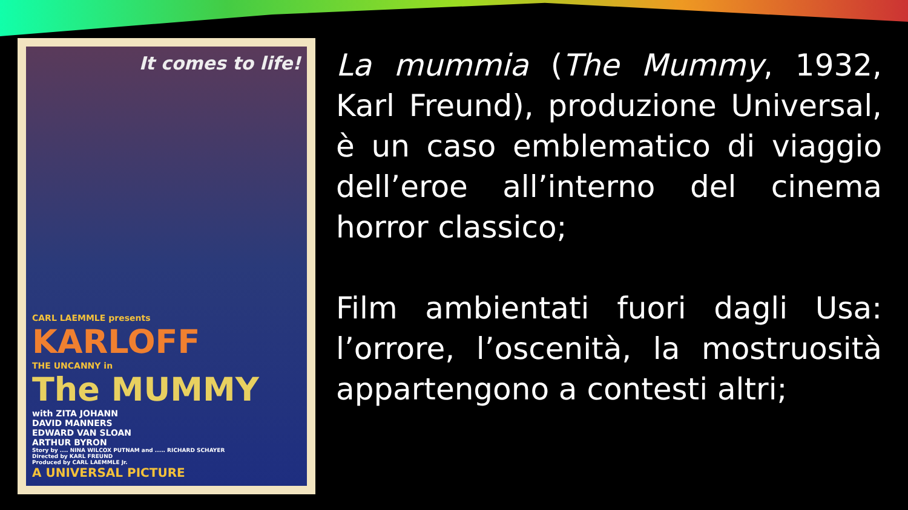It comes to life!
CARL LAEMMLE presents
KARLOFF
THE UNCANNY in
The MUMMY
with ZITA JOHANN
DAVID MANNERS
EDWARD VAN SLOAN
ARTHUR BYRON
Story by .... NINA WILCOX PUTNAM and ..... RICHARD SCHAYER
Directed by KARL FREUND
Produced by CARL LAEMMLE Jr.
A UNIVERSAL PICTURE
La mummia (The Mummy, 1932, Karl Freund), produzione Universal, è un caso emblematico di viaggio dell’eroe all’interno del cinema horror classico;
Film ambientati fuori dagli Usa: l’orrore, l’oscenità, la mostruosità appartengono a contesti altri;